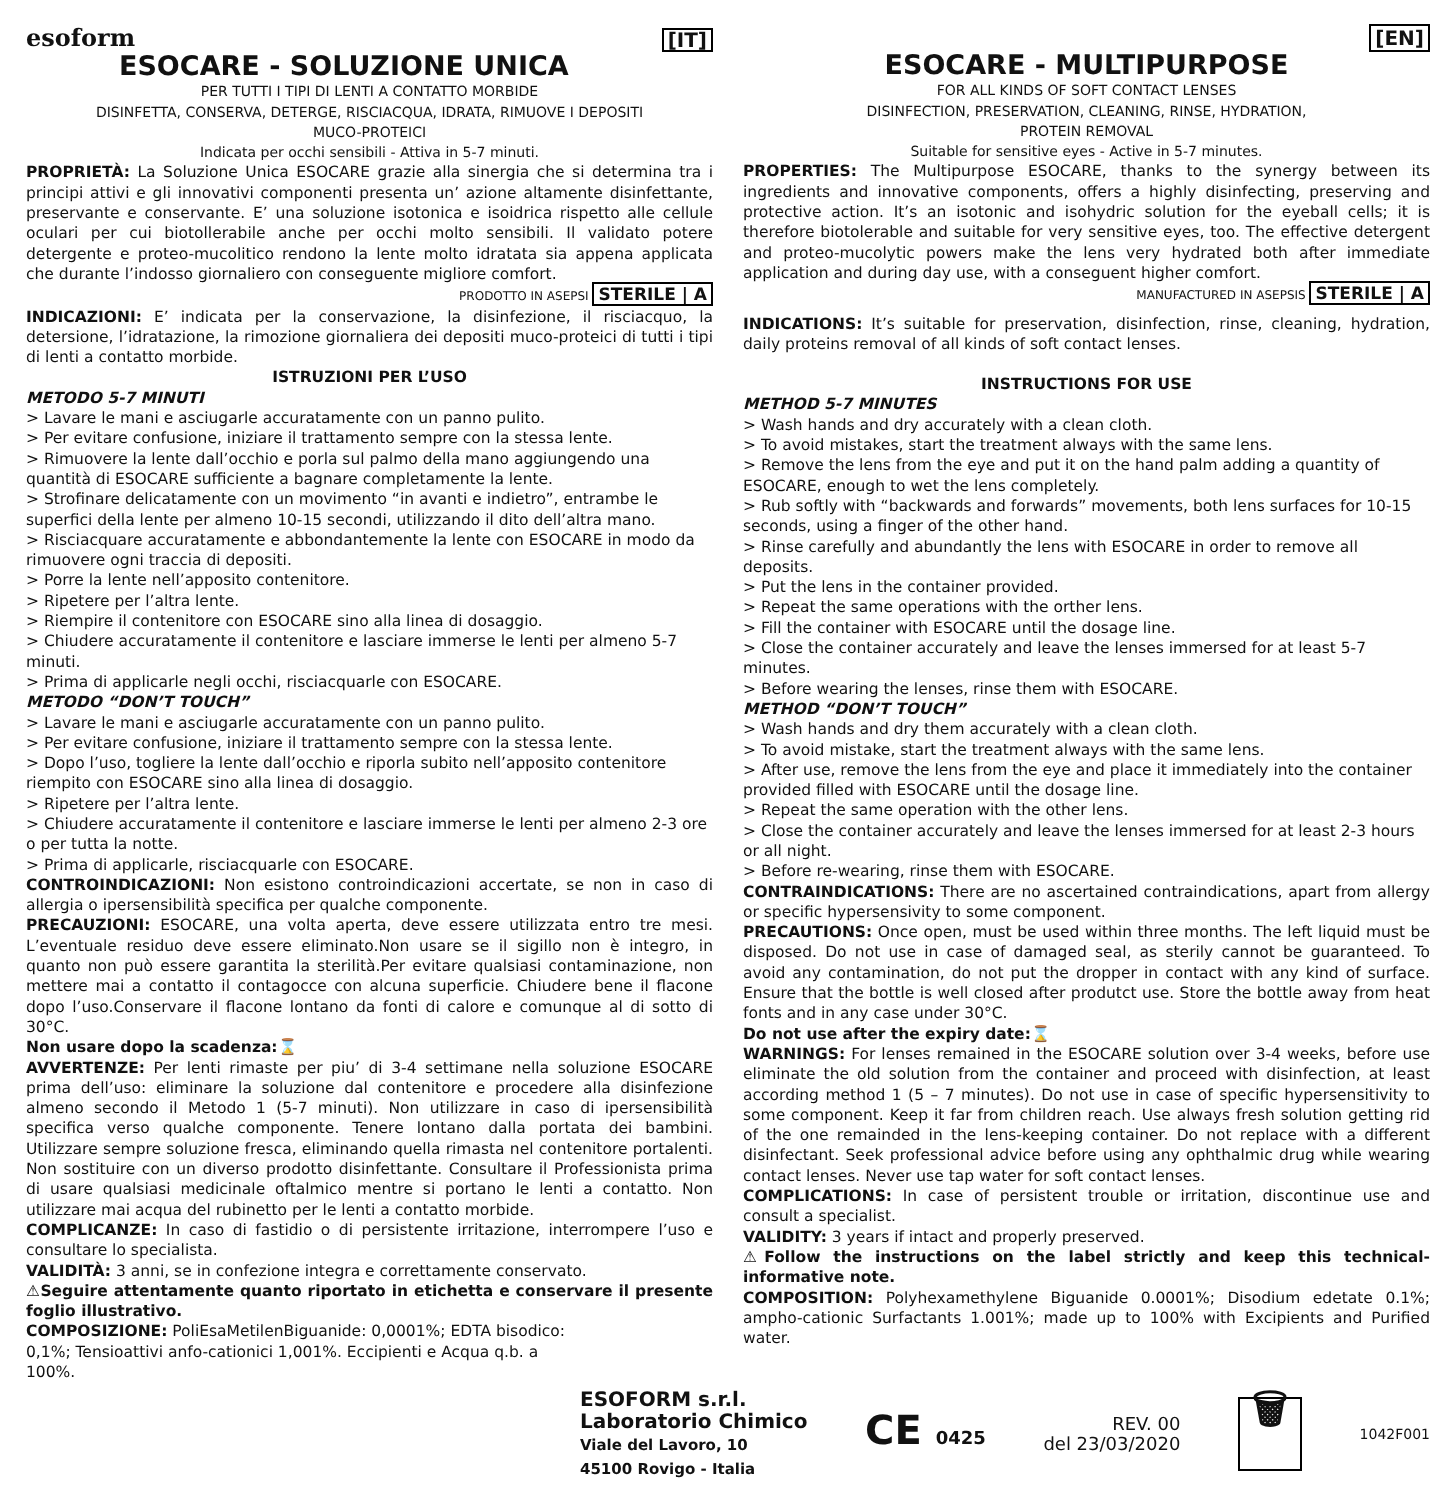esoform [IT]
ESOCARE - SOLUZIONE UNICA
PER TUTTI I TIPI DI LENTI A CONTATTO MORBIDE
DISINFETTA, CONSERVA, DETERGE, RISCIACQUA, IDRATA, RIMUOVE I DEPOSITI
MUCO-PROTEICI
Indicata per occhi sensibili - Attiva in 5-7 minuti.
PROPRIETÀ: La Soluzione Unica ESOCARE grazie alla sinergia che si determina tra i principi attivi e gli innovativi componenti presenta un’ azione altamente disinfettante, preservante e conservante. E’ una soluzione isotonica e isoidrica rispetto alle cellule oculari per cui biotollerabile anche per occhi molto sensibili. Il validato potere detergente e proteo-mucolitico rendono la lente molto idratata sia appena applicata che durante l’indosso giornaliero con conseguente migliore comfort.
PRODOTTO IN ASEPSI STERILE | A
INDICAZIONI: E’ indicata per la conservazione, la disinfezione, il risciacquo, la detersione, l’idratazione, la rimozione giornaliera dei depositi muco-proteici di tutti i tipi di lenti a contatto morbide.
ISTRUZIONI PER L’USO
METODO 5-7 MINUTI
> Lavare le mani e asciugarle accuratamente con un panno pulito.
> Per evitare confusione, iniziare il trattamento sempre con la stessa lente.
> Rimuovere la lente dall’occhio e porla sul palmo della mano aggiungendo una quantità di ESOCARE sufficiente a bagnare completamente la lente.
> Strofinare delicatamente con un movimento “in avanti e indietro”, entrambe le superfici della lente per almeno 10-15 secondi, utilizzando il dito dell’altra mano.
> Risciacquare accuratamente e abbondantemente la lente con ESOCARE in modo da rimuovere ogni traccia di depositi.
> Porre la lente nell’apposito contenitore.
> Ripetere per l’altra lente.
> Riempire il contenitore con ESOCARE sino alla linea di dosaggio.
> Chiudere accuratamente il contenitore e lasciare immerse le lenti per almeno 5-7 minuti.
> Prima di applicarle negli occhi, risciacquarle con ESOCARE.
METODO “DON’T TOUCH”
> Lavare le mani e asciugarle accuratamente con un panno pulito.
> Per evitare confusione, iniziare il trattamento sempre con la stessa lente.
> Dopo l’uso, togliere la lente dall’occhio e riporla subito nell’apposito contenitore riempito con ESOCARE sino alla linea di dosaggio.
> Ripetere per l’altra lente.
> Chiudere accuratamente il contenitore e lasciare immerse le lenti per almeno 2-3 ore o per tutta la notte.
> Prima di applicarle, risciacquarle con ESOCARE.
CONTROINDICAZIONI: Non esistono controindicazioni accertate, se non in caso di allergia o ipersensibilità specifica per qualche componente.
PRECAUZIONI: ESOCARE, una volta aperta, deve essere utilizzata entro tre mesi. L’eventuale residuo deve essere eliminato.Non usare se il sigillo non è integro, in quanto non può essere garantita la sterilità.Per evitare qualsiasi contaminazione, non mettere mai a contatto il contagocce con alcuna superficie. Chiudere bene il flacone dopo l’uso.Conservare il flacone lontano da fonti di calore e comunque al di sotto di 30°C.
Non usare dopo la scadenza:⌛
AVVERTENZE: Per lenti rimaste per piu’ di 3-4 settimane nella soluzione ESOCARE prima dell’uso: eliminare la soluzione dal contenitore e procedere alla disinfezione almeno secondo il Metodo 1 (5-7 minuti). Non utilizzare in caso di ipersensibilità specifica verso qualche componente. Tenere lontano dalla portata dei bambini. Utilizzare sempre soluzione fresca, eliminando quella rimasta nel contenitore portalenti. Non sostituire con un diverso prodotto disinfettante. Consultare il Professionista prima di usare qualsiasi medicinale oftalmico mentre si portano le lenti a contatto. Non utilizzare mai acqua del rubinetto per le lenti a contatto morbide.
COMPLICANZE: In caso di fastidio o di persistente irritazione, interrompere l’uso e consultare lo specialista.
VALIDITÀ: 3 anni, se in confezione integra e correttamente conservato.
⚠Seguire attentamente quanto riportato in etichetta e conservare il presente foglio illustrativo.
COMPOSIZIONE: PoliEsaMetilenBiguanide: 0,0001%; EDTA bisodico: 0,1%; Tensioattivi anfo-cationici 1,001%. Eccipienti e Acqua q.b. a 100%.
[EN]
ESOCARE - MULTIPURPOSE
FOR ALL KINDS OF SOFT CONTACT LENSES
DISINFECTION, PRESERVATION, CLEANING, RINSE, HYDRATION,
PROTEIN REMOVAL
Suitable for sensitive eyes - Active in 5-7 minutes.
PROPERTIES: The Multipurpose ESOCARE, thanks to the synergy between its ingredients and innovative components, offers a highly disinfecting, preserving and protective action. It’s an isotonic and isohydric solution for the eyeball cells; it is therefore biotolerable and suitable for very sensitive eyes, too. The effective detergent and proteo-mucolytic powers make the lens very hydrated both after immediate application and during day use, with a conseguent higher comfort.
MANUFACTURED IN ASEPSIS STERILE | A
INDICATIONS: It’s suitable for preservation, disinfection, rinse, cleaning, hydration, daily proteins removal of all kinds of soft contact lenses.
INSTRUCTIONS FOR USE
METHOD 5-7 MINUTES
> Wash hands and dry accurately with a clean cloth.
> To avoid mistakes, start the treatment always with the same lens.
> Remove the lens from the eye and put it on the hand palm adding a quantity of ESOCARE, enough to wet the lens completely.
> Rub softly with “backwards and forwards” movements, both lens surfaces for 10-15 seconds, using a finger of the other hand.
> Rinse carefully and abundantly the lens with ESOCARE in order to remove all deposits.
> Put the lens in the container provided.
> Repeat the same operations with the orther lens.
> Fill the container with ESOCARE until the dosage line.
> Close the container accurately and leave the lenses immersed for at least 5-7 minutes.
> Before wearing the lenses, rinse them with ESOCARE.
METHOD “DON’T TOUCH”
> Wash hands and dry them accurately with a clean cloth.
> To avoid mistake, start the treatment always with the same lens.
> After use, remove the lens from the eye and place it immediately into the container provided filled with ESOCARE until the dosage line.
> Repeat the same operation with the other lens.
> Close the container accurately and leave the lenses immersed for at least 2-3 hours or all night.
> Before re-wearing, rinse them with ESOCARE.
CONTRAINDICATIONS: There are no ascertained contraindications, apart from allergy or specific hypersensivity to some component.
PRECAUTIONS: Once open, must be used within three months. The left liquid must be disposed. Do not use in case of damaged seal, as sterily cannot be guaranteed. To avoid any contamination, do not put the dropper in contact with any kind of surface. Ensure that the bottle is well closed after produtct use. Store the bottle away from heat fonts and in any case under 30°C.
Do not use after the expiry date:⌛
WARNINGS: For lenses remained in the ESOCARE solution over 3-4 weeks, before use eliminate the old solution from the container and proceed with disinfection, at least according method 1 (5 – 7 minutes). Do not use in case of specific hypersensitivity to some component. Keep it far from children reach. Use always fresh solution getting rid of the one remainded in the lens-keeping container. Do not replace with a different disinfectant. Seek professional advice before using any ophthalmic drug while wearing contact lenses. Never use tap water for soft contact lenses.
COMPLICATIONS: In case of persistent trouble or irritation, discontinue use and consult a specialist.
VALIDITY: 3 years if intact and properly preserved.
⚠Follow the instructions on the label strictly and keep this technical-informative note.
COMPOSITION: Polyhexamethylene Biguanide 0.0001%; Disodium edetate 0.1%; ampho-cationic Surfactants 1.001%; made up to 100% with Excipients and Purified water.
ESOFORM s.r.l.
Laboratorio Chimico
Viale del Lavoro, 10
45100 Rovigo - Italia
CE 0425
REV. 00
del 23/03/2020
🗑
1042F001